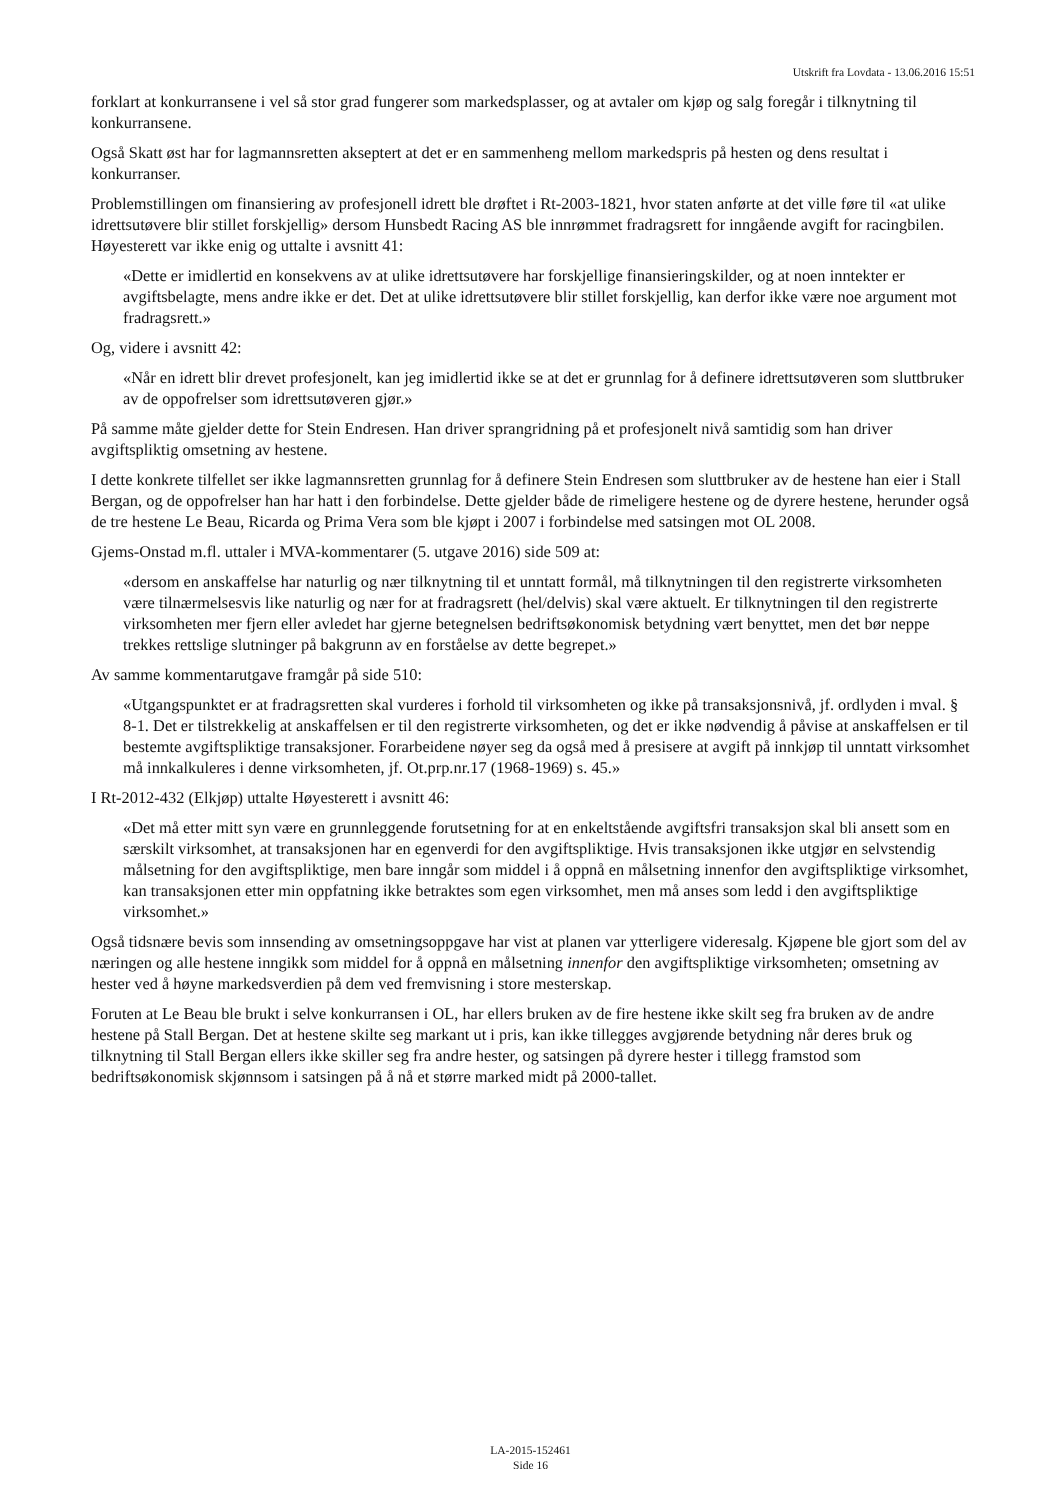Utskrift fra Lovdata - 13.06.2016 15:51
forklart at konkurransene i vel så stor grad fungerer som markedsplasser, og at avtaler om kjøp og salg foregår i tilknytning til konkurransene.
Også Skatt øst har for lagmannsretten akseptert at det er en sammenheng mellom markedspris på hesten og dens resultat i konkurranser.
Problemstillingen om finansiering av profesjonell idrett ble drøftet i Rt-2003-1821, hvor staten anførte at det ville føre til «at ulike idrettsutøvere blir stillet forskjellig» dersom Hunsbedt Racing AS ble innrømmet fradragsrett for inngående avgift for racingbilen. Høyesterett var ikke enig og uttalte i avsnitt 41:
«Dette er imidlertid en konsekvens av at ulike idrettsutøvere har forskjellige finansieringskilder, og at noen inntekter er avgiftsbelagte, mens andre ikke er det. Det at ulike idrettsutøvere blir stillet forskjellig, kan derfor ikke være noe argument mot fradragsrett.»
Og, videre i avsnitt 42:
«Når en idrett blir drevet profesjonelt, kan jeg imidlertid ikke se at det er grunnlag for å definere idrettsutøveren som sluttbruker av de oppofrelser som idrettsutøveren gjør.»
På samme måte gjelder dette for Stein Endresen. Han driver sprangridning på et profesjonelt nivå samtidig som han driver avgiftspliktig omsetning av hestene.
I dette konkrete tilfellet ser ikke lagmannsretten grunnlag for å definere Stein Endresen som sluttbruker av de hestene han eier i Stall Bergan, og de oppofrelser han har hatt i den forbindelse. Dette gjelder både de rimeligere hestene og de dyrere hestene, herunder også de tre hestene Le Beau, Ricarda og Prima Vera som ble kjøpt i 2007 i forbindelse med satsingen mot OL 2008.
Gjems-Onstad m.fl. uttaler i MVA-kommentarer (5. utgave 2016) side 509 at:
«dersom en anskaffelse har naturlig og nær tilknytning til et unntatt formål, må tilknytningen til den registrerte virksomheten være tilnærmelsesvis like naturlig og nær for at fradragsrett (hel/delvis) skal være aktuelt. Er tilknytningen til den registrerte virksomheten mer fjern eller avledet har gjerne betegnelsen bedriftsøkonomisk betydning vært benyttet, men det bør neppe trekkes rettslige slutninger på bakgrunn av en forståelse av dette begrepet.»
Av samme kommentarutgave framgår på side 510:
«Utgangspunktet er at fradragsretten skal vurderes i forhold til virksomheten og ikke på transaksjonsnivå, jf. ordlyden i mval. § 8-1. Det er tilstrekkelig at anskaffelsen er til den registrerte virksomheten, og det er ikke nødvendig å påvise at anskaffelsen er til bestemte avgiftspliktige transaksjoner. Forarbeidene nøyer seg da også med å presisere at avgift på innkjøp til unntatt virksomhet må innkalkuleres i denne virksomheten, jf. Ot.prp.nr.17 (1968-1969) s. 45.»
I Rt-2012-432 (Elkjøp) uttalte Høyesterett i avsnitt 46:
«Det må etter mitt syn være en grunnleggende forutsetning for at en enkeltstående avgiftsfri transaksjon skal bli ansett som en særskilt virksomhet, at transaksjonen har en egenverdi for den avgiftspliktige. Hvis transaksjonen ikke utgjør en selvstendig målsetning for den avgiftspliktige, men bare inngår som middel i å oppnå en målsetning innenfor den avgiftspliktige virksomhet, kan transaksjonen etter min oppfatning ikke betraktes som egen virksomhet, men må anses som ledd i den avgiftspliktige virksomhet.»
Også tidsnære bevis som innsending av omsetningsoppgave har vist at planen var ytterligere videresalg. Kjøpene ble gjort som del av næringen og alle hestene inngikk som middel for å oppnå en målsetning innenfor den avgiftspliktige virksomheten; omsetning av hester ved å høyne markedsverdien på dem ved fremvisning i store mesterskap.
Foruten at Le Beau ble brukt i selve konkurransen i OL, har ellers bruken av de fire hestene ikke skilt seg fra bruken av de andre hestene på Stall Bergan. Det at hestene skilte seg markant ut i pris, kan ikke tillegges avgjørende betydning når deres bruk og tilknytning til Stall Bergan ellers ikke skiller seg fra andre hester, og satsingen på dyrere hester i tillegg framstod som bedriftsøkonomisk skjønnsom i satsingen på å nå et større marked midt på 2000-tallet.
LA-2015-152461
Side 16